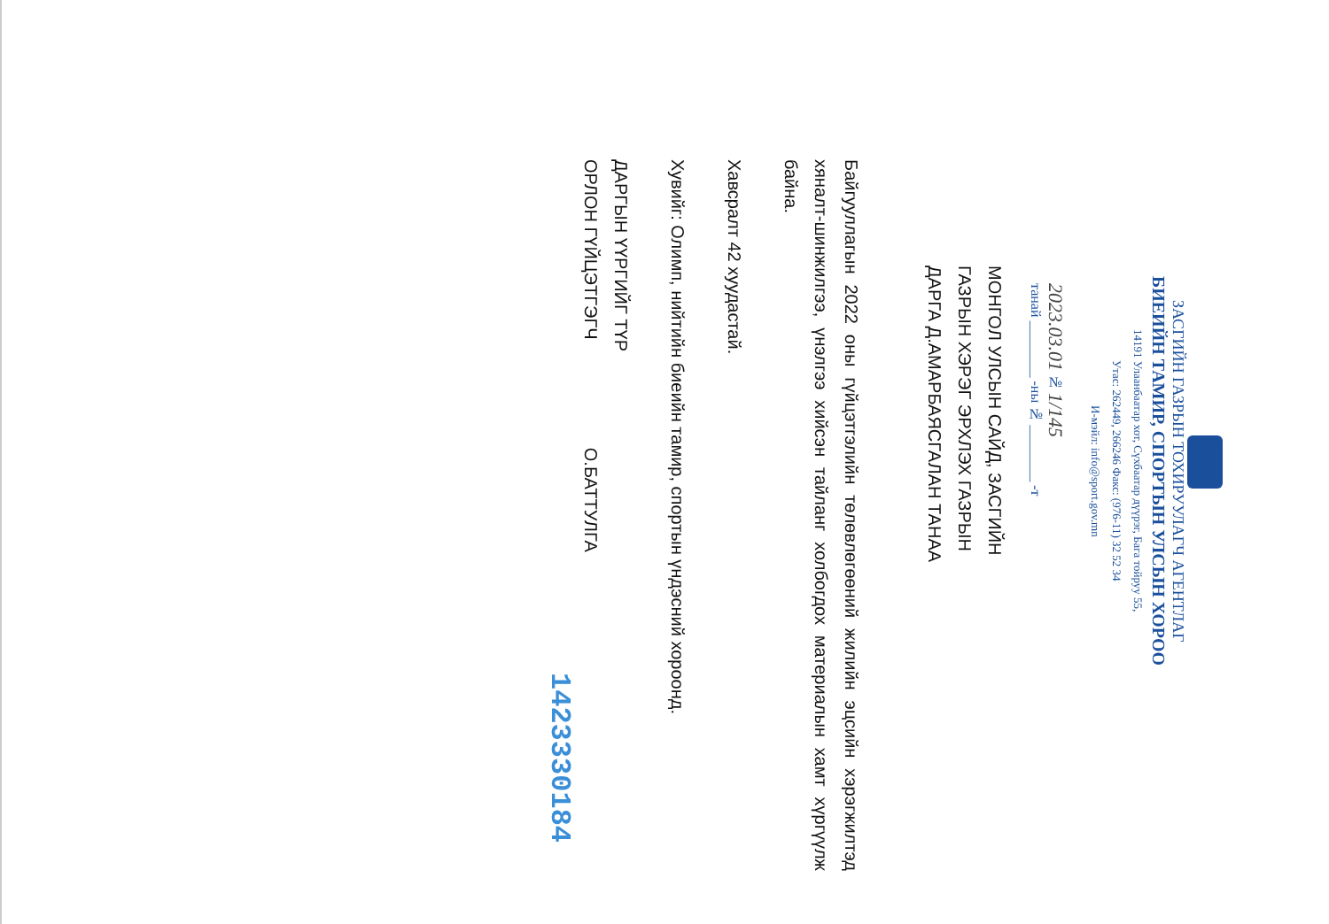ЗАСГИЙН ГАЗРЫН ТОХИРУУЛАГЧ АГЕНТЛАГ
БИЕИЙН ТАМИР, СПОРТЫН УЛСЫН ХОРОО
14191 Улаанбаатар хот, Сүхбаатар дүүрэг, Бага тойруу 55,
Утас: 262449, 266246 Факс: (976-11) 32 52 34
И-мэйл: info@sport.gov.mn
2023.03.01 № 1/145
танай ________ -ны № ________ -т
МОНГОЛ УЛСЫН САЙД, ЗАСГИЙН
ГАЗРЫН ХЭРЭГ ЭРХЛЭХ ГАЗРЫН
ДАРГА Д.АМАРБАЯСГАЛАН ТАНАА
Байгууллагын 2022 оны гүйцэтгэлийн төлөвлөгөөний жилийн эцсийн хэрэгжилтэд хяналт-шинжилгээ, үнэлгээ хийсэн тайланг холбогдох материалын хамт хүргүүлж байна.
Хавсралт 42 хуудастай.
Хувийг: Олимп, нийтийн биеийн тамир, спортын үндэсний хороонд.
ДАРГЫН ҮҮРГИЙГ ТҮР
ОРЛОН ГҮЙЦЭТГЭГЧ О.БАТТУЛГА
1423330184